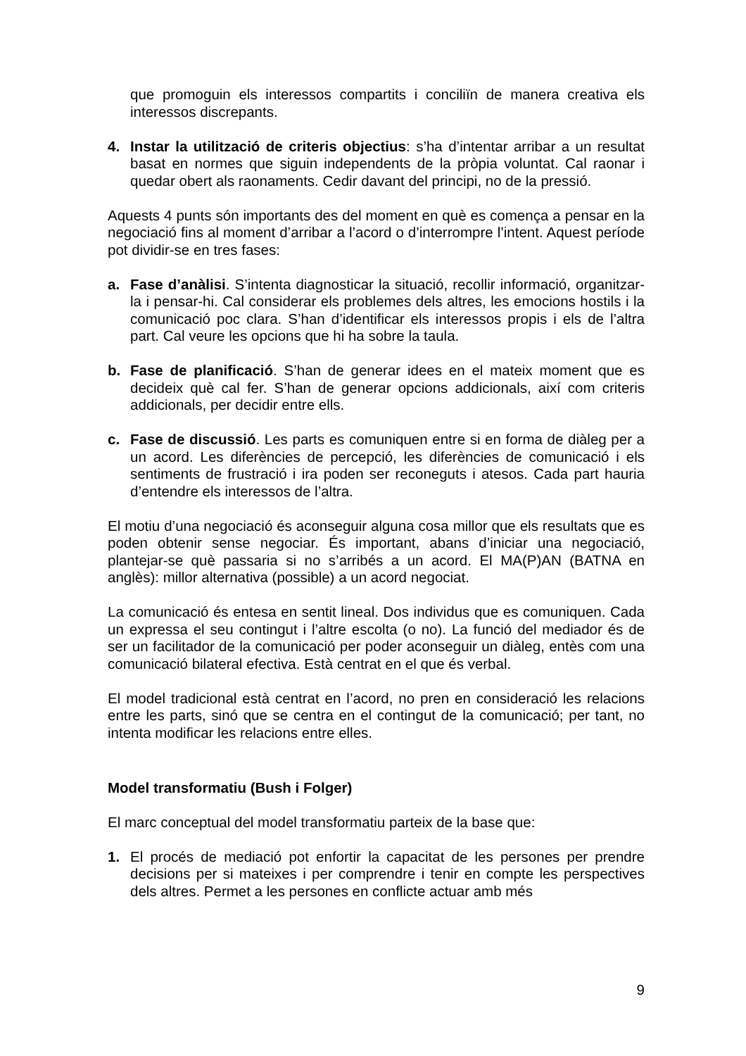que promoguin els interessos compartits i conciliïn de manera creativa els interessos discrepants.
4. Instar la utilització de criteris objectius: s’ha d’intentar arribar a un resultat basat en normes que siguin independents de la pròpia voluntat. Cal raonar i quedar obert als raonaments. Cedir davant del principi, no de la pressió.
Aquests 4 punts són importants des del moment en què es comença a pensar en la negociació fins al moment d’arribar a l’acord o d’interrompre l’intent. Aquest període pot dividir-se en tres fases:
a. Fase d’anàlisi. S’intenta diagnosticar la situació, recollir informació, organitzar-la i pensar-hi. Cal considerar els problemes dels altres, les emocions hostils i la comunicació poc clara. S’han d’identificar els interessos propis i els de l’altra part. Cal veure les opcions que hi ha sobre la taula.
b. Fase de planificació. S’han de generar idees en el mateix moment que es decideix què cal fer. S’han de generar opcions addicionals, així com criteris addicionals, per decidir entre ells.
c. Fase de discussió. Les parts es comuniquen entre si en forma de diàleg per a un acord. Les diferències de percepció, les diferències de comunicació i els sentiments de frustració i ira poden ser reconeguts i atesos. Cada part hauria d’entendre els interessos de l’altra.
El motiu d’una negociació és aconseguir alguna cosa millor que els resultats que es poden obtenir sense negociar. És important, abans d’iniciar una negociació, plantejar-se què passaria si no s’arribés a un acord. El MA(P)AN (BATNA en anglès): millor alternativa (possible) a un acord negociat.
La comunicació és entesa en sentit lineal. Dos individus que es comuniquen. Cada un expressa el seu contingut i l’altre escolta (o no). La funció del mediador és de ser un facilitador de la comunicació per poder aconseguir un diàleg, entès com una comunicació bilateral efectiva. Està centrat en el que és verbal.
El model tradicional està centrat en l’acord, no pren en consideració les relacions entre les parts, sinó que se centra en el contingut de la comunicació; per tant, no intenta modificar les relacions entre elles.
Model transformatiu (Bush i Folger)
El marc conceptual del model transformatiu parteix de la base que:
1. El procés de mediació pot enfortir la capacitat de les persones per prendre decisions per si mateixes i per comprendre i tenir en compte les perspectives dels altres. Permet a les persones en conflicte actuar amb més
9